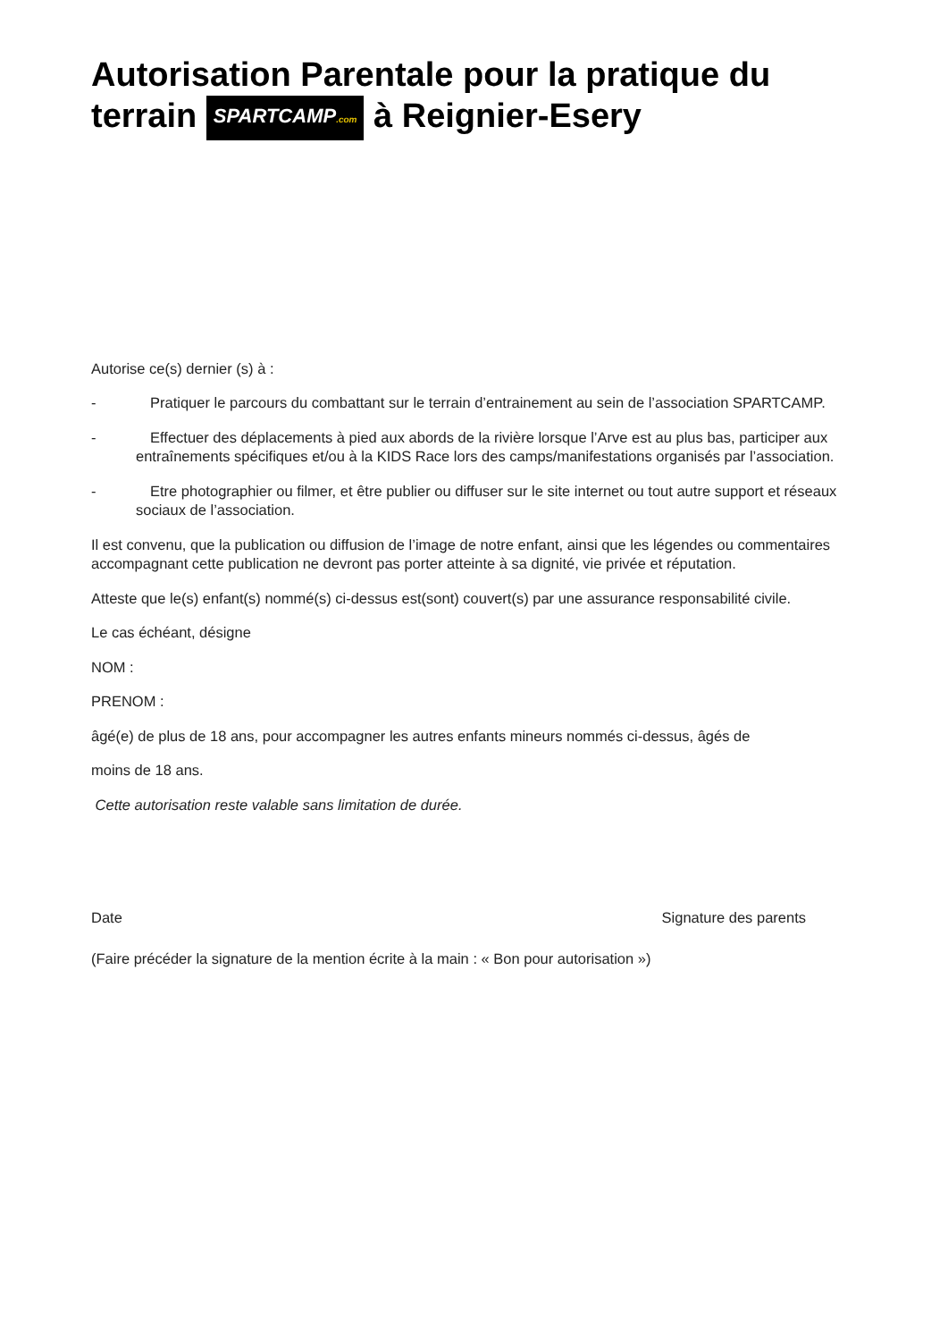Autorisation Parentale pour la pratique du terrain SPARTCAMP.com à Reignier-Esery
Autorise ce(s) dernier (s) à :
- Pratiquer le parcours du combattant sur le terrain d’entrainement au sein de l’association SPARTCAMP.
- Effectuer des déplacements à pied aux abords de la rivière lorsque l’Arve est au plus bas, participer aux entraînements spécifiques et/ou à la KIDS Race lors des camps/manifestations organisés par l’association.
- Etre photographier ou filmer, et être publier ou diffuser sur le site internet ou tout autre support et réseaux sociaux de l’association.
Il est convenu, que la publication ou diffusion de l’image de notre enfant, ainsi que les légendes ou commentaires accompagnant cette publication ne devront pas porter atteinte à sa dignité, vie privée et réputation.
Atteste que le(s) enfant(s) nommé(s) ci-dessus est(sont) couvert(s) par une assurance responsabilité civile.
Le cas échéant, désigne
NOM :
PRENOM :
âgé(e) de plus de 18 ans, pour accompagner les autres enfants mineurs nommés ci-dessus, âgés de
moins de 18 ans.
Cette autorisation reste valable sans limitation de durée.
Date Signature des parents
(Faire précéder la signature de la mention écrite à la main : « Bon pour autorisation »)